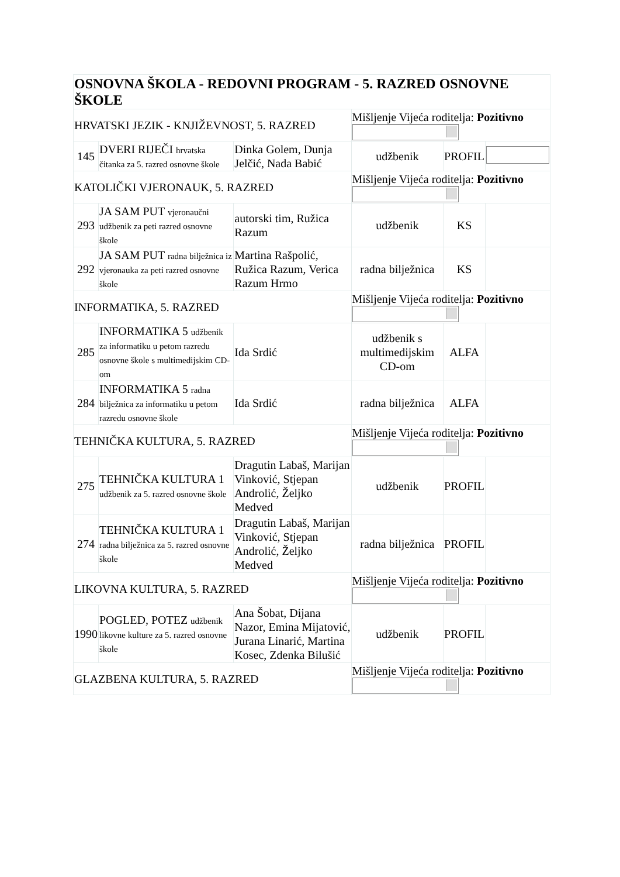| OSNOVNA ŠKOLA - REDOVNI PROGRAM - 5. RAZRED OSNOVNE ŠKOLE | | | | | |
| HRVATSKI JEZIK - KNJIŽEVNOST, 5. RAZRED | | | Mišljenje Vijeća roditelja: Pozitivno | | |
| 145 | DVERI RIJEČI hrvatska čitanka za 5. razred osnovne škole | Dinka Golem, Dunja Jelčić, Nada Babić | udžbenik | PROFIL | |
| KATOLIČKI VJERONAUK, 5. RAZRED | | | Mišljenje Vijeća roditelja: Pozitivno | | |
| 293 | JA SAM PUT vjeronaučni udžbenik za peti razred osnovne škole | autorski tim, Ružica Razum | udžbenik | KS | |
| 292 | JA SAM PUT radna bilježnica iz vjeronauka za peti razred osnovne škole | Martina Rašpolić, Ružica Razum, Verica Razum Hrmo | radna bilježnica | KS | |
| INFORMATIKA, 5. RAZRED | | | Mišljenje Vijeća roditelja: Pozitivno | | |
| 285 | INFORMATIKA 5 udžbenik za informatiku u petom razredu osnovne škole s multimedijskim CD-om | Ida Srdić | udžbenik s multimedijskim CD-om | ALFA | |
| 284 | INFORMATIKA 5 radna bilježnica za informatiku u petom razredu osnovne škole | Ida Srdić | radna bilježnica | ALFA | |
| TEHNIČKA KULTURA, 5. RAZRED | | | Mišljenje Vijeća roditelja: Pozitivno | | |
| 275 | TEHNIČKA KULTURA 1 udžbenik za 5. razred osnovne škole | Dragutin Labaš, Marijan Vinković, Stjepan Androlić, Željko Medved | udžbenik | PROFIL | |
| 274 | TEHNIČKA KULTURA 1 radna bilježnica za 5. razred osnovne škole | Dragutin Labaš, Marijan Vinković, Stjepan Androlić, Željko Medved | radna bilježnica | PROFIL | |
| LIKOVNA KULTURA, 5. RAZRED | | | Mišljenje Vijeća roditelja: Pozitivno | | |
| 1990 | POGLED, POTEZ udžbenik likovne kulture za 5. razred osnovne škole | Ana Šobat, Dijana Nazor, Emina Mijatović, Jurana Linarić, Martina Kosec, Zdenka Bilušić | udžbenik | PROFIL | |
| GLAZBENA KULTURA, 5. RAZRED | | | Mišljenje Vijeća roditelja: Pozitivno | | |